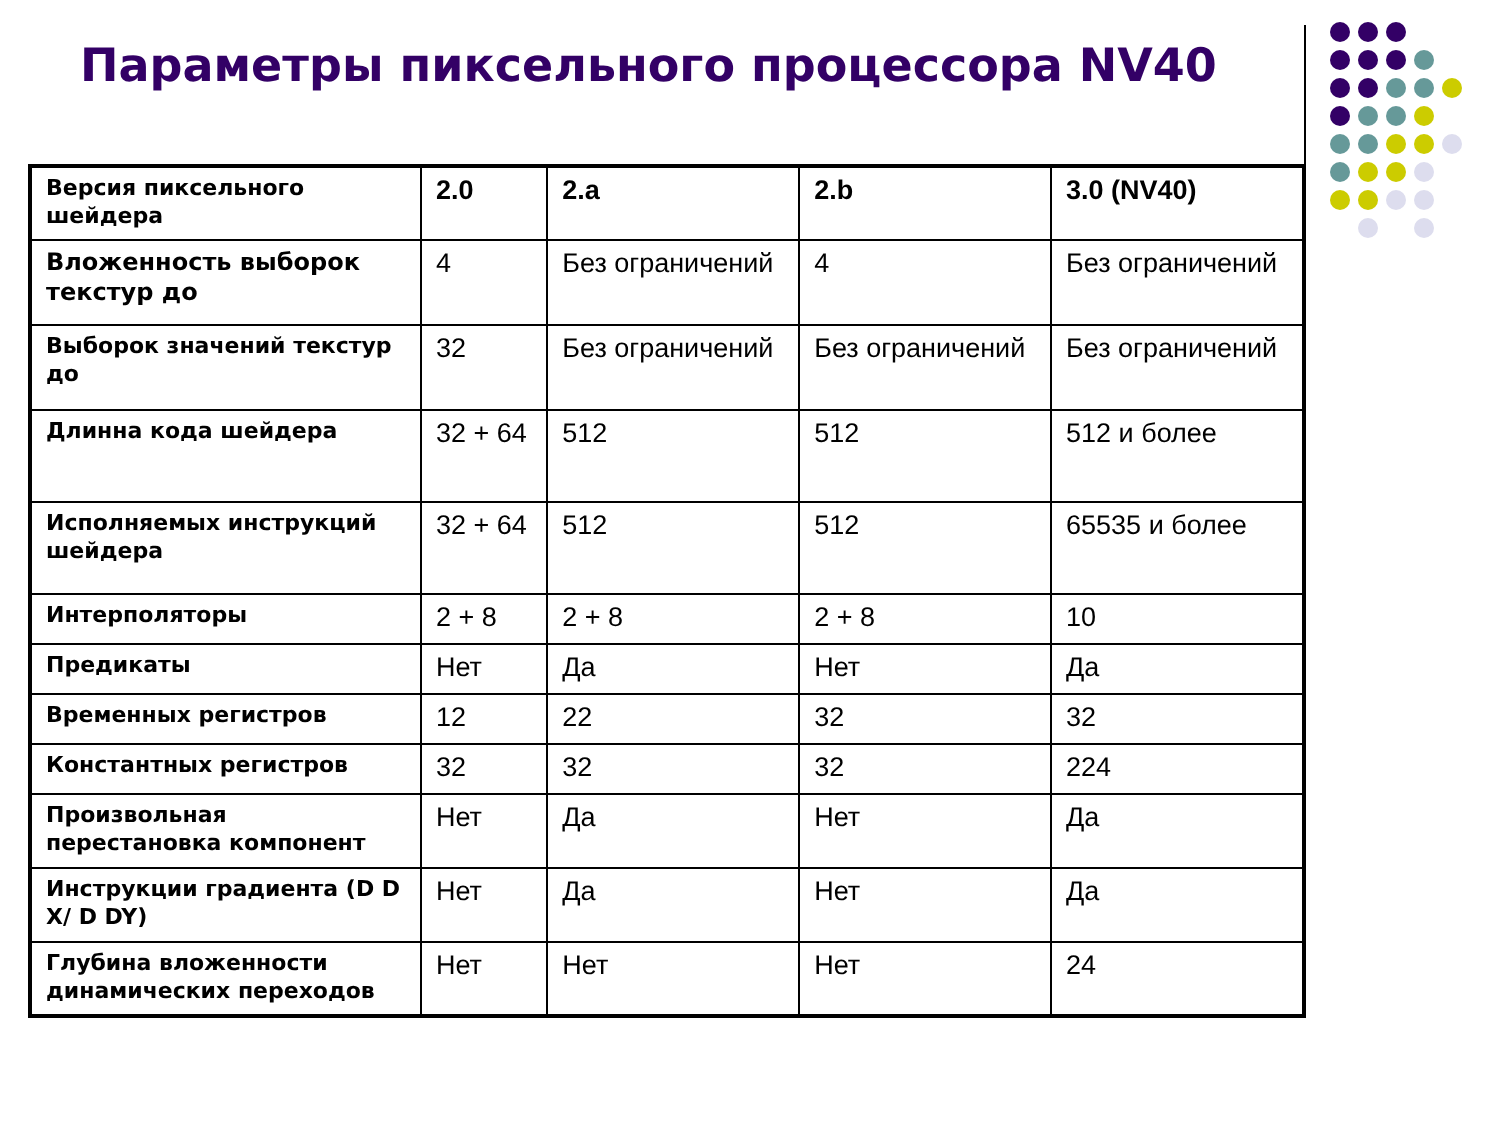Параметры пиксельного процессора NV40
| Версия пиксельного шейдера | 2.0 | 2.a | 2.b | 3.0 (NV40) |
| Вложенность выборок текстур до | 4 | Без ограничений | 4 | Без ограничений |
| Выборок значений текстур до | 32 | Без ограничений | Без ограничений | Без ограничений |
| Длинна кода шейдера | 32 + 64 | 512 | 512 | 512 и более |
| Исполняемых инструкций шейдера | 32 + 64 | 512 | 512 | 65535 и более |
| Интерполяторы | 2 + 8 | 2 + 8 | 2 + 8 | 10 |
| Предикаты | Нет | Да | Нет | Да |
| Временных регистров | 12 | 22 | 32 | 32 |
| Константных регистров | 32 | 32 | 32 | 224 |
| Произвольная перестановка компонент | Нет | Да | Нет | Да |
| Инструкции градиента (D D X/ D DY) | Нет | Да | Нет | Да |
| Глубина вложенности динамических переходов | Нет | Нет | Нет | 24 |